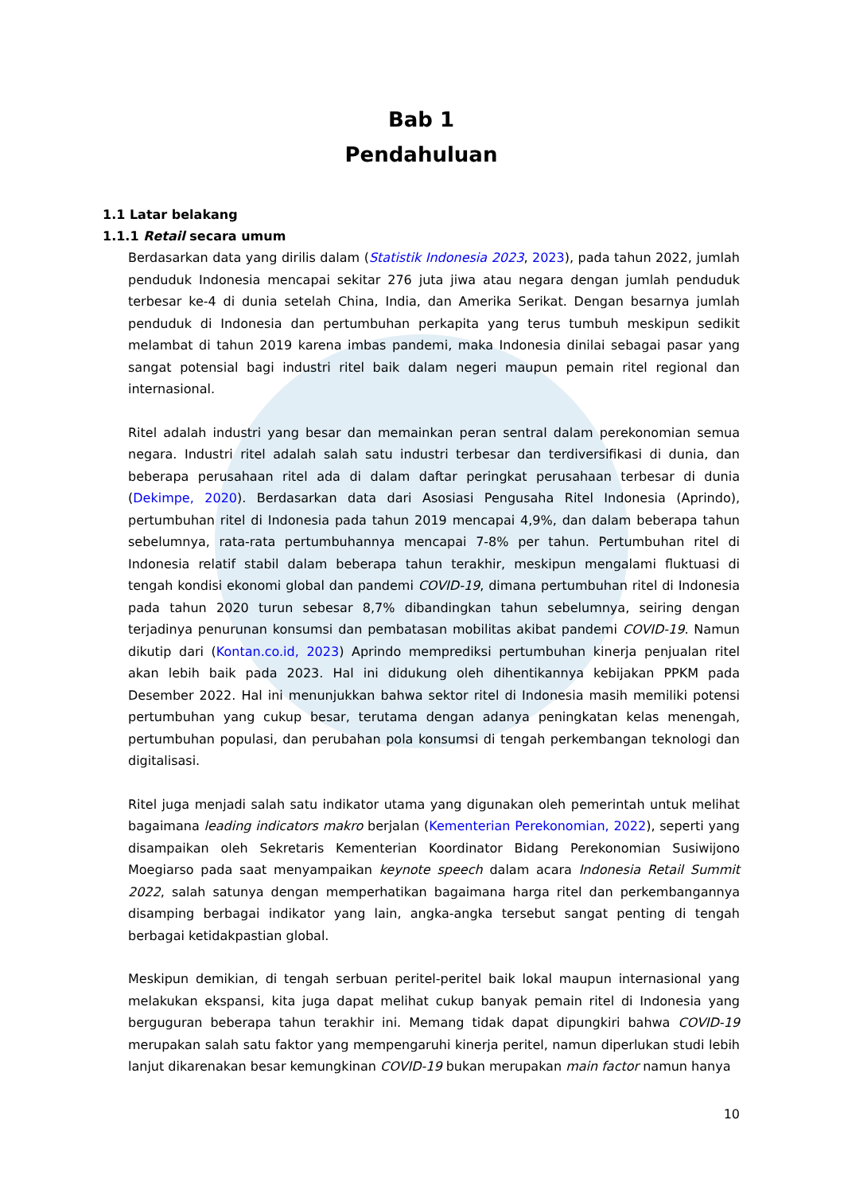Bab 1
Pendahuluan
1.1 Latar belakang
1.1.1 Retail secara umum
Berdasarkan data yang dirilis dalam (Statistik Indonesia 2023, 2023), pada tahun 2022, jumlah penduduk Indonesia mencapai sekitar 276 juta jiwa atau negara dengan jumlah penduduk terbesar ke-4 di dunia setelah China, India, dan Amerika Serikat. Dengan besarnya jumlah penduduk di Indonesia dan pertumbuhan perkapita yang terus tumbuh meskipun sedikit melambat di tahun 2019 karena imbas pandemi, maka Indonesia dinilai sebagai pasar yang sangat potensial bagi industri ritel baik dalam negeri maupun pemain ritel regional dan internasional.
Ritel adalah industri yang besar dan memainkan peran sentral dalam perekonomian semua negara. Industri ritel adalah salah satu industri terbesar dan terdiversifikasi di dunia, dan beberapa perusahaan ritel ada di dalam daftar peringkat perusahaan terbesar di dunia (Dekimpe, 2020). Berdasarkan data dari Asosiasi Pengusaha Ritel Indonesia (Aprindo), pertumbuhan ritel di Indonesia pada tahun 2019 mencapai 4,9%, dan dalam beberapa tahun sebelumnya, rata-rata pertumbuhannya mencapai 7-8% per tahun. Pertumbuhan ritel di Indonesia relatif stabil dalam beberapa tahun terakhir, meskipun mengalami fluktuasi di tengah kondisi ekonomi global dan pandemi COVID-19, dimana pertumbuhan ritel di Indonesia pada tahun 2020 turun sebesar 8,7% dibandingkan tahun sebelumnya, seiring dengan terjadinya penurunan konsumsi dan pembatasan mobilitas akibat pandemi COVID-19. Namun dikutip dari (Kontan.co.id, 2023) Aprindo memprediksi pertumbuhan kinerja penjualan ritel akan lebih baik pada 2023. Hal ini didukung oleh dihentikannya kebijakan PPKM pada Desember 2022. Hal ini menunjukkan bahwa sektor ritel di Indonesia masih memiliki potensi pertumbuhan yang cukup besar, terutama dengan adanya peningkatan kelas menengah, pertumbuhan populasi, dan perubahan pola konsumsi di tengah perkembangan teknologi dan digitalisasi.
Ritel juga menjadi salah satu indikator utama yang digunakan oleh pemerintah untuk melihat bagaimana leading indicators makro berjalan (Kementerian Perekonomian, 2022), seperti yang disampaikan oleh Sekretaris Kementerian Koordinator Bidang Perekonomian Susiwijono Moegiarso pada saat menyampaikan keynote speech dalam acara Indonesia Retail Summit 2022, salah satunya dengan memperhatikan bagaimana harga ritel dan perkembangannya disamping berbagai indikator yang lain, angka-angka tersebut sangat penting di tengah berbagai ketidakpastian global.
Meskipun demikian, di tengah serbuan peritel-peritel baik lokal maupun internasional yang melakukan ekspansi, kita juga dapat melihat cukup banyak pemain ritel di Indonesia yang berguguran beberapa tahun terakhir ini. Memang tidak dapat dipungkiri bahwa COVID-19 merupakan salah satu faktor yang mempengaruhi kinerja peritel, namun diperlukan studi lebih lanjut dikarenakan besar kemungkinan COVID-19 bukan merupakan main factor namun hanya
10